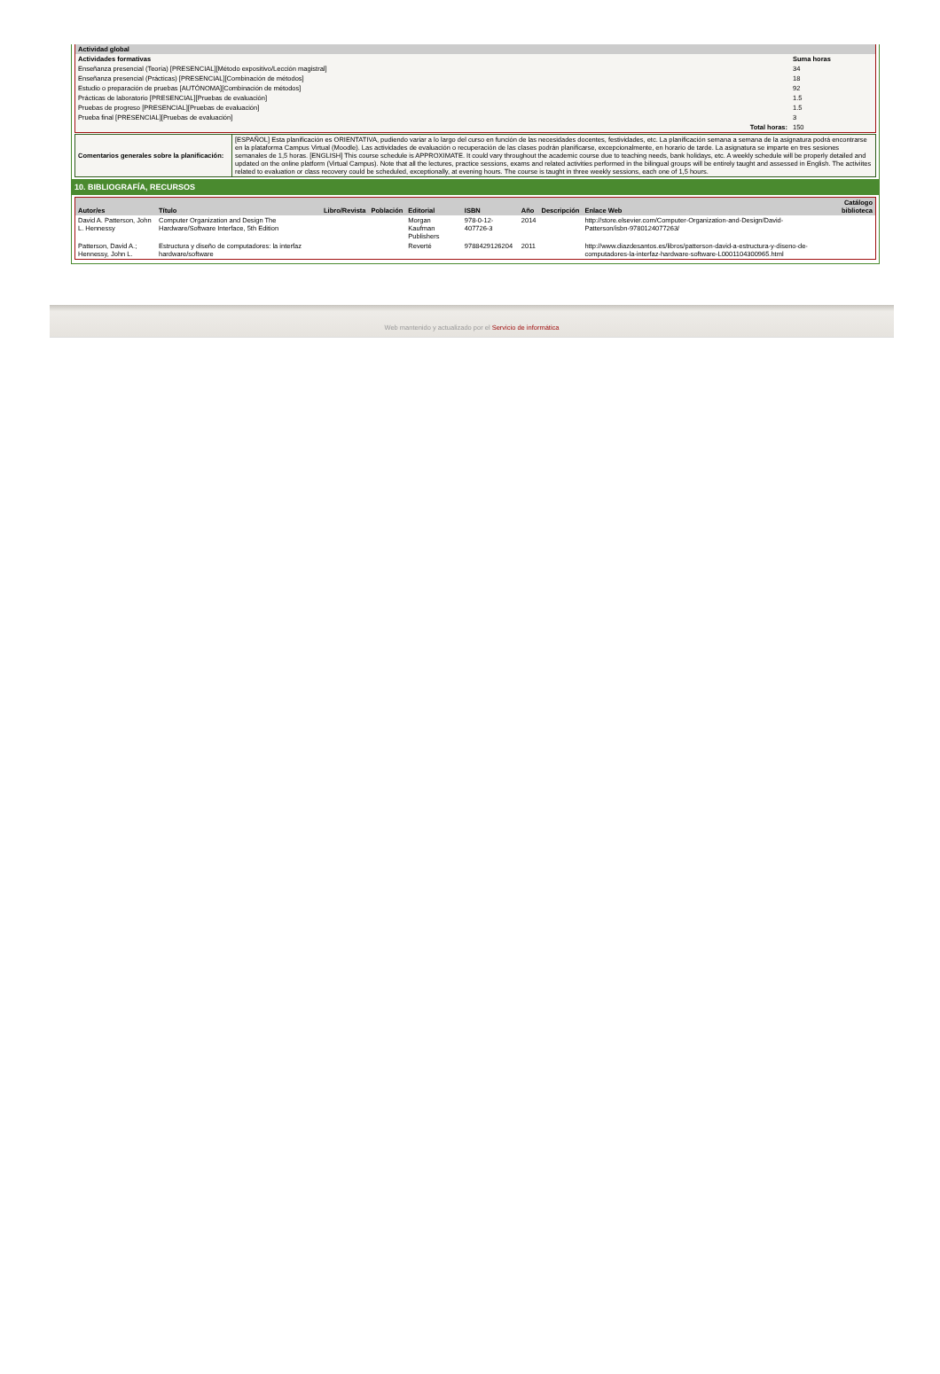| Actividad global | |
| Actividades formativas | Suma horas |
| Enseñanza presencial (Teoría) [PRESENCIAL][Método expositivo/Lección magistral] | 34 |
| Enseñanza presencial (Prácticas) [PRESENCIAL][Combinación de métodos] | 18 |
| Estudio o preparación de pruebas [AUTÓNOMA][Combinación de métodos] | 92 |
| Prácticas de laboratorio [PRESENCIAL][Pruebas de evaluación] | 1.5 |
| Pruebas de progreso [PRESENCIAL][Pruebas de evaluación] | 1.5 |
| Prueba final [PRESENCIAL][Pruebas de evaluación] | 3 |
| Total horas: | 150 |
| Comentarios generales sobre la planificación: | [ESPAÑOL] Esta planificación es ORIENTATIVA, pudiendo variar a lo largo del curso en función de las necesidades docentes, festividades, etc. La planificación semana a semana de la asignatura podrá encontrarse en la plataforma Campus Virtual (Moodle). Las actividades de evaluación o recuperación de las clases podrán planificarse, excepcionalmente, en horario de tarde. La asignatura se imparte en tres sesiones semanales de 1,5 horas. [ENGLISH] This course schedule is APPROXIMATE. It could vary throughout the academic course due to teaching needs, bank holidays, etc. A weekly schedule will be properly detailed and updated on the online platform (Virtual Campus). Note that all the lectures, practice sessions, exams and related activities performed in the bilingual groups will be entirely taught and assessed in English. The activiites related to evaluation or class recovery could be scheduled, exceptionally, at evening hours. The course is taught in three weekly sessions, each one of 1,5 hours. |
10. BIBLIOGRAFÍA, RECURSOS
| Autor/es | Título | Libro/Revista | Población | Editorial | ISBN | Año | Descripción | Enlace Web | Catálogo biblioteca |
| --- | --- | --- | --- | --- | --- | --- | --- | --- | --- |
| David A. Patterson, John L. Hennessy | Computer Organization and Design The Hardware/Software Interface, 5th Edition | | | Morgan Kaufman Publishers | 978-0-12-407726-3 | 2014 | | http://store.elsevier.com/Computer-Organization-and-Design/David-Patterson/isbn-9780124077263/ | |
| Patterson, David A.; Hennessy, John L. | Estructura y diseño de computadores: la interfaz hardware/software | | | Reverté | 9788429126204 | 2011 | | http://www.diazdesantos.es/libros/patterson-david-a-estructura-y-diseno-de-computadores-la-interfaz-hardware-software-L0001104300965.html | |
Web mantenido y actualizado por el Servicio de informática